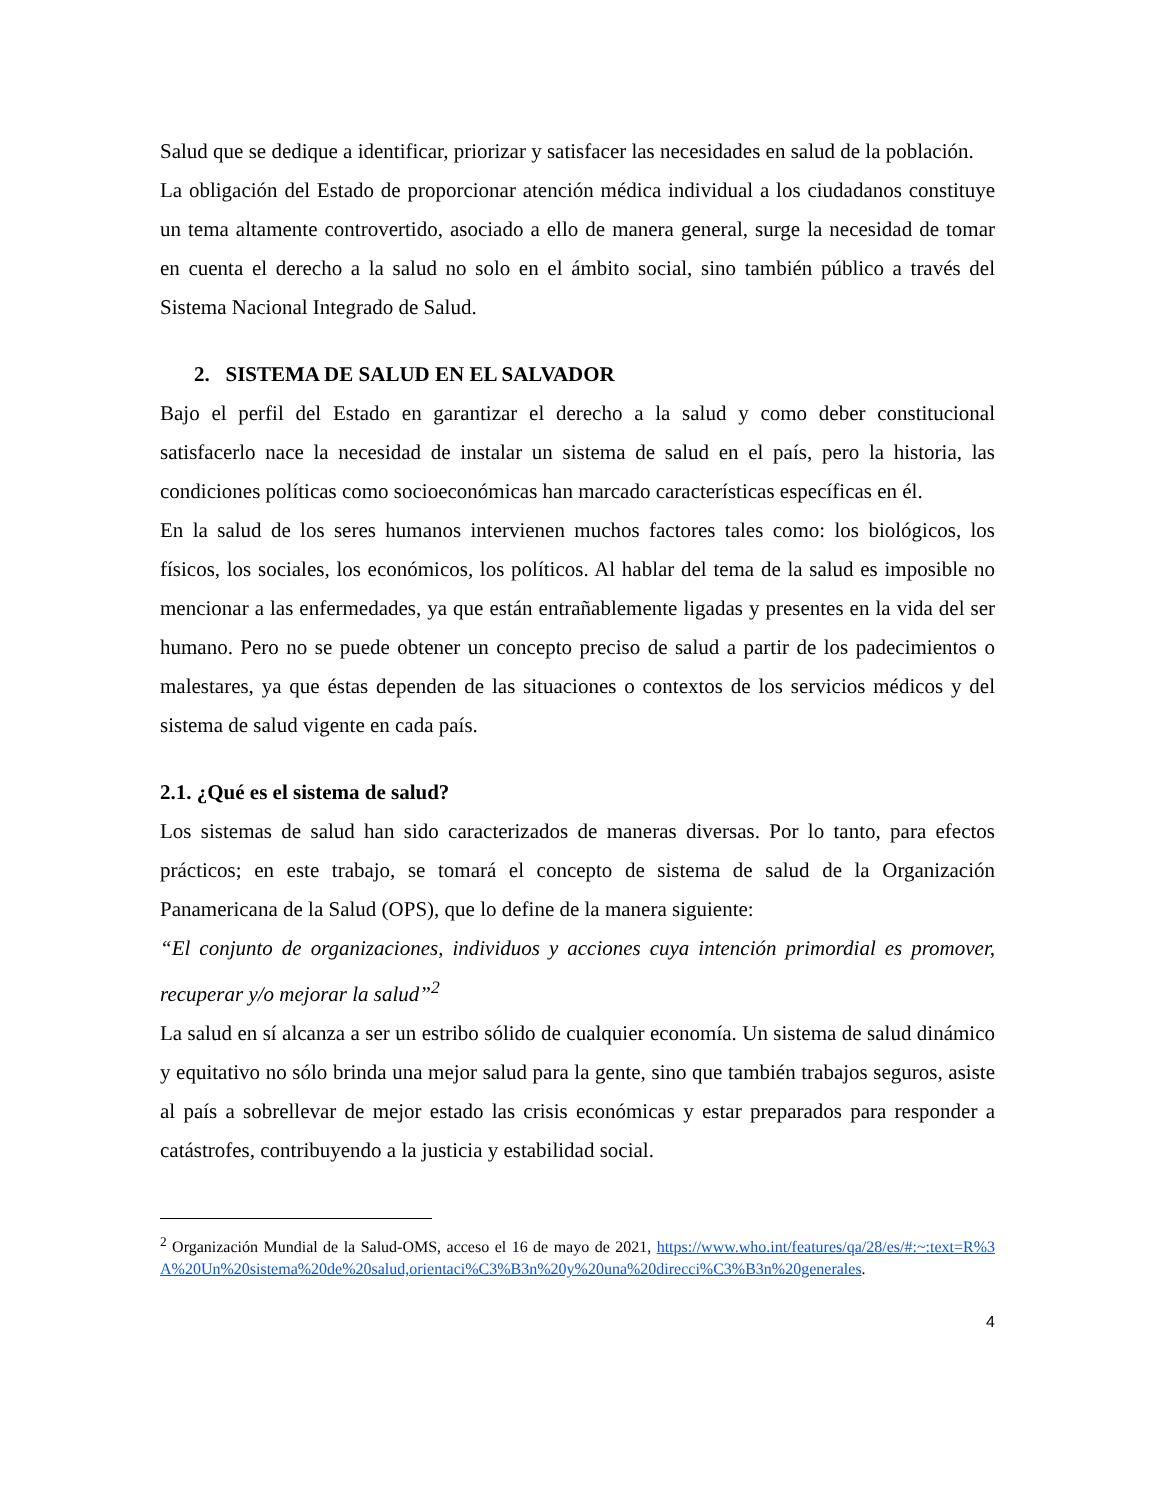Salud que se dedique a identificar, priorizar y satisfacer las necesidades en salud de la población.
La obligación del Estado de proporcionar atención médica individual a los ciudadanos constituye un tema altamente controvertido, asociado a ello de manera general, surge la necesidad de tomar en cuenta el derecho a la salud no solo en el ámbito social, sino también público a través del Sistema Nacional Integrado de Salud.
2. SISTEMA DE SALUD EN EL SALVADOR
Bajo el perfil del Estado en garantizar el derecho a la salud y como deber constitucional satisfacerlo nace la necesidad de instalar un sistema de salud en el país, pero la historia, las condiciones políticas como socioeconómicas han marcado características específicas en él.
En la salud de los seres humanos intervienen muchos factores tales como: los biológicos, los físicos, los sociales, los económicos, los políticos. Al hablar del tema de la salud es imposible no mencionar a las enfermedades, ya que están entrañablemente ligadas y presentes en la vida del ser humano. Pero no se puede obtener un concepto preciso de salud a partir de los padecimientos o malestares, ya que éstas dependen de las situaciones o contextos de los servicios médicos y del sistema de salud vigente en cada país.
2.1. ¿Qué es el sistema de salud?
Los sistemas de salud han sido caracterizados de maneras diversas. Por lo tanto, para efectos prácticos; en este trabajo, se tomará el concepto de sistema de salud de la Organización Panamericana de la Salud (OPS), que lo define de la manera siguiente:
“El conjunto de organizaciones, individuos y acciones cuya intención primordial es promover, recuperar y/o mejorar la salud”<sup>2</sup>
La salud en sí alcanza a ser un estribo sólido de cualquier economía. Un sistema de salud dinámico y equitativo no sólo brinda una mejor salud para la gente, sino que también trabajos seguros, asiste al país a sobrellevar de mejor estado las crisis económicas y estar preparados para responder a catástrofes, contribuyendo a la justicia y estabilidad social.
<sup>2</sup> Organización Mundial de la Salud-OMS, acceso el 16 de mayo de 2021, https://www.who.int/features/qa/28/es/#:~:text=R%3A%20Un%20sistema%20de%20salud,orientaci%C3%B3n%20y%20una%20direcci%C3%B3n%20generales.
4